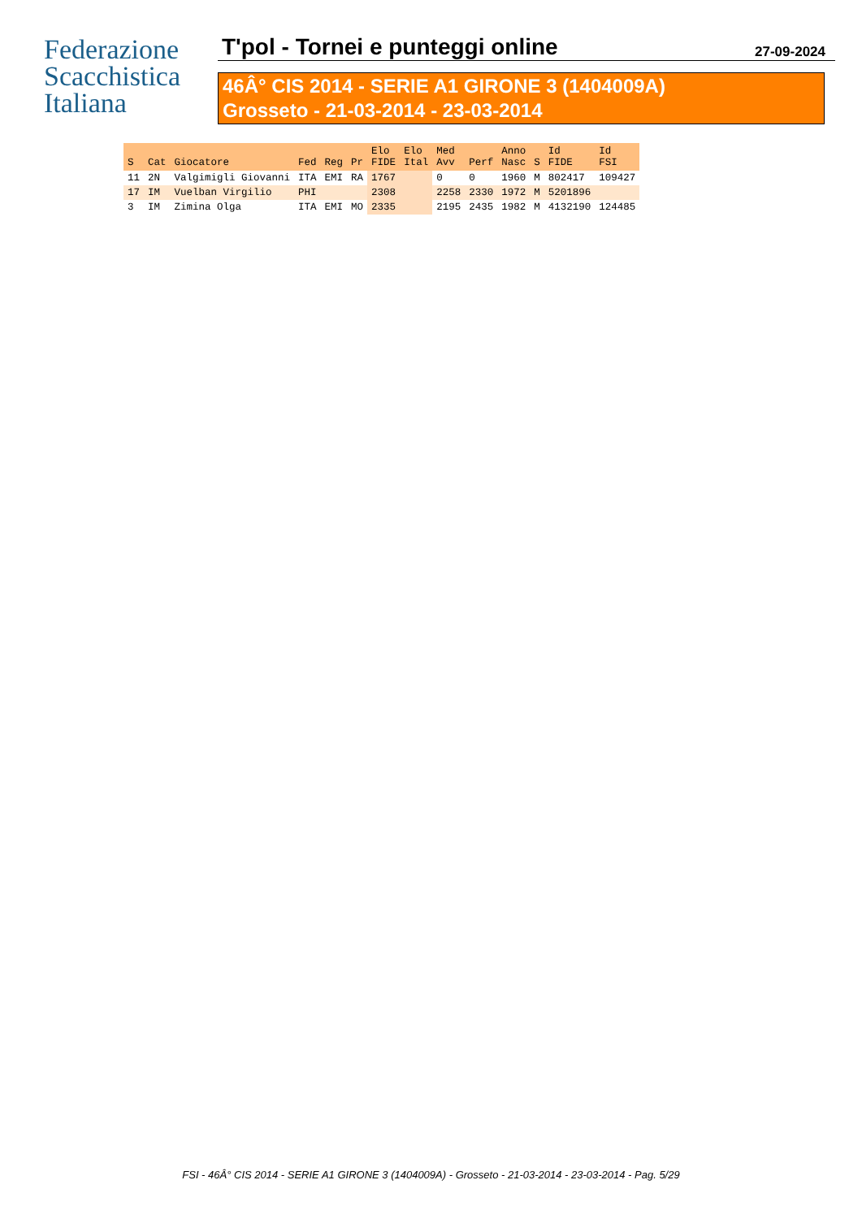Federazione
Scacchistica
Italiana
T'pol - Tornei e punteggi online 27-09-2024
46Â° CIS 2014 - SERIE A1 GIRONE 3 (1404009A)
Grosseto - 21-03-2014 - 23-03-2014
| S | Cat | Giocatore | Fed | Reg | Pr | Elo FIDE | Elo Ital | Med Avv | Perf | Anno Nasc | S | Id FIDE | Id FSI |
| --- | --- | --- | --- | --- | --- | --- | --- | --- | --- | --- | --- | --- | --- |
| 11 | 2N | Valgimigli Giovanni | ITA | EMI | RA | 1767 | | 0 | 0 | 1960 | M | 802417 | 109427 |
| 17 | IM | Vuelban Virgilio | PHI | | | 2308 | | 2258 | 2330 | 1972 | M | 5201896 | |
| 3 | IM | Zimina Olga | ITA | EMI | MO | 2335 | | 2195 | 2435 | 1982 | M | 4132190 | 124485 |
FSI - 46Â° CIS 2014 - SERIE A1 GIRONE 3 (1404009A) - Grosseto - 21-03-2014 - 23-03-2014 - Pag. 5/29